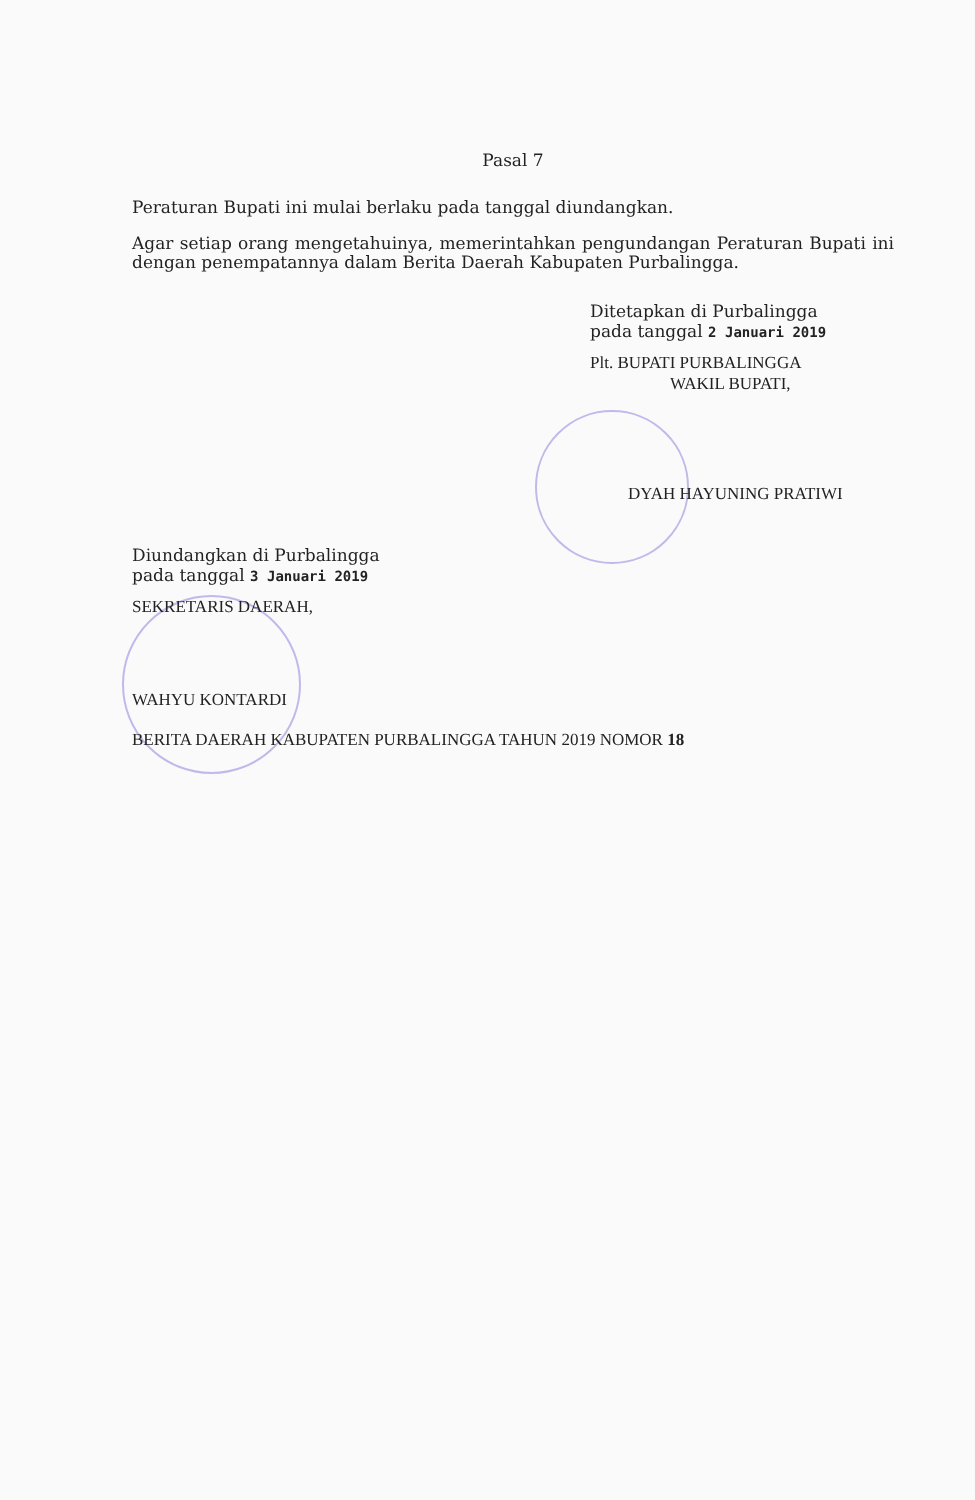Pasal 7
Peraturan Bupati ini mulai berlaku pada tanggal diundangkan.
Agar setiap orang mengetahuinya, memerintahkan pengundangan Peraturan Bupati ini dengan penempatannya dalam Berita Daerah Kabupaten Purbalingga.
Ditetapkan di Purbalingga
pada tanggal 2 Januari 2019
Plt. BUPATI PURBALINGGA
WAKIL BUPATI,
DYAH HAYUNING PRATIWI
Diundangkan di Purbalingga
pada tanggal 3 Januari 2019
SEKRETARIS DAERAH,
WAHYU KONTARDI
BERITA DAERAH KABUPATEN PURBALINGGA TAHUN 2019 NOMOR 18